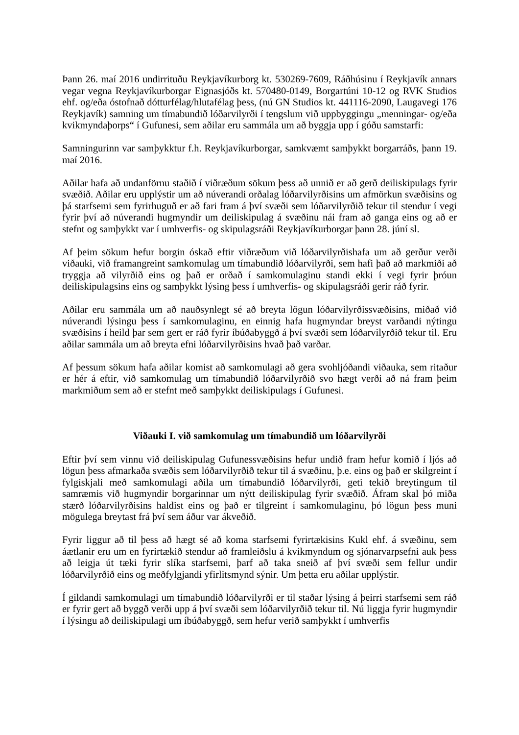Þann 26. maí 2016 undirrituðu Reykjavíkurborg kt. 530269-7609, Ráðhúsinu í Reykjavík annars vegar vegna Reykjavíkurborgar Eignasjóðs kt. 570480-0149, Borgartúni 10-12 og RVK Studios ehf. og/eða óstofnað dótturfélag/hlutafélag þess, (nú GN Studios kt. 441116-2090, Laugavegi 176 Reykjavík) samning um tímabundið lóðarvilyrði í tengslum við uppbyggingu „menningar- og/eða kvikmyndaþorps“ í Gufunesi, sem aðilar eru sammála um að byggja upp í góðu samstarfi:
Samningurinn var samþykktur f.h. Reykjavíkurborgar, samkvæmt samþykkt borgarráðs, þann 19. maí 2016.
Aðilar hafa að undanförnu staðið í viðræðum sökum þess að unnið er að gerð deiliskipulags fyrir svæðið. Aðilar eru upplýstir um að núverandi orðalag lóðarvilyrðisins um afmörkun svæðisins og þá starfsemi sem fyrirhuguð er að fari fram á því svæði sem lóðarvilyrðið tekur til stendur í vegi fyrir því að núverandi hugmyndir um deiliskipulag á svæðinu nái fram að ganga eins og að er stefnt og samþykkt var í umhverfis- og skipulagsráði Reykjavíkurborgar þann 28. júní sl.
Af þeim sökum hefur borgin óskað eftir viðræðum við lóðarvilyrðishafa um að gerður verði viðauki, við framangreint samkomulag um tímabundið lóðarvilyrði, sem hafi það að markmiði að tryggja að vilyrðið eins og það er orðað í samkomulaginu standi ekki í vegi fyrir þróun deiliskipulagsins eins og samþykkt lýsing þess í umhverfis- og skipulagsráði gerir ráð fyrir.
Aðilar eru sammála um að nauðsynlegt sé að breyta lögun lóðarvilyrðissvæðisins, miðað við núverandi lýsingu þess í samkomulaginu, en einnig hafa hugmyndar breyst varðandi nýtingu svæðisins í heild þar sem gert er ráð fyrir íbúðabyggð á því svæði sem lóðarvilyrðið tekur til. Eru aðilar sammála um að breyta efni lóðarvilyrðisins hvað það varðar.
Af þessum sökum hafa aðilar komist að samkomulagi að gera svohljóðandi viðauka, sem ritaður er hér á eftir, við samkomulag um tímabundið lóðarvilyrðið svo hægt verði að ná fram þeim markmiðum sem að er stefnt með samþykkt deiliskipulags í Gufunesi.
Viðauki I. við samkomulag um tímabundið um lóðarvilyrði
Eftir því sem vinnu við deiliskipulag Gufunessvæðisins hefur undið fram hefur komið í ljós að lögun þess afmarkaða svæðis sem lóðarvilyrðið tekur til á svæðinu, þ.e. eins og það er skilgreint í fylgiskjali með samkomulagi aðila um tímabundið lóðarvilyrði, geti tekið breytingum til samræmis við hugmyndir borgarinnar um nýtt deiliskipulag fyrir svæðið. Áfram skal þó miða stærð lóðarvilyrðisins haldist eins og það er tilgreint í samkomulaginu, þó lögun þess muni mögulega breytast frá því sem áður var ákveðið.
Fyrir liggur að til þess að hægt sé að koma starfsemi fyrirtækisins Kukl ehf. á svæðinu, sem áætlanir eru um en fyrirtækið stendur að framleiðslu á kvikmyndum og sjónarvarpsefni auk þess að leigja út tæki fyrir slíka starfsemi, þarf að taka sneið af því svæði sem fellur undir lóðarvilyrðið eins og meðfylgjandi yfirlitsmynd sýnir. Um þetta eru aðilar upplýstir.
Í gildandi samkomulagi um tímabundið lóðarvilyrði er til staðar lýsing á þeirri starfsemi sem ráð er fyrir gert að byggð verði upp á því svæði sem lóðarvilyrðið tekur til. Nú liggja fyrir hugmyndir í lýsingu að deiliskipulagi um íbúðabyggð, sem hefur verið samþykkt í umhverfis